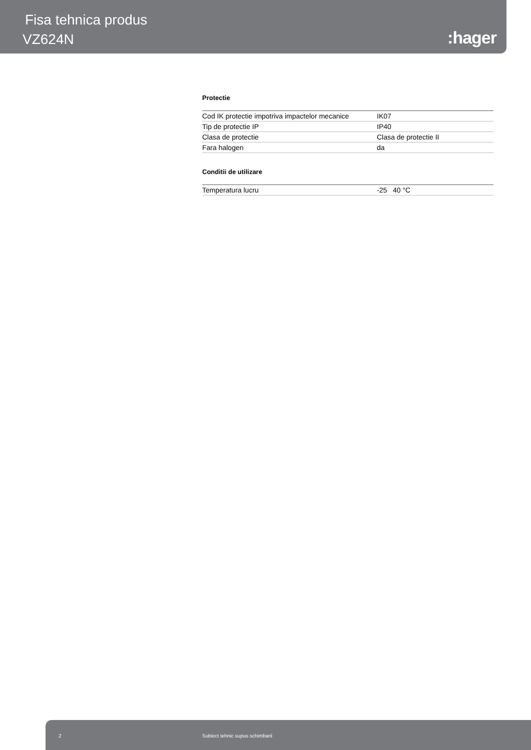Fisa tehnica produs
VZ624N :hager
Protectie
| Cod IK protectie impotriva impactelor mecanice | IK07 |
| Tip de protectie IP | IP40 |
| Clasa de protectie | Clasa de protectie II |
| Fara halogen | da |
Conditii de utilizare
| Temperatura lucru | -25 40 °C |
2 Subiect tehnic supus schimbarii